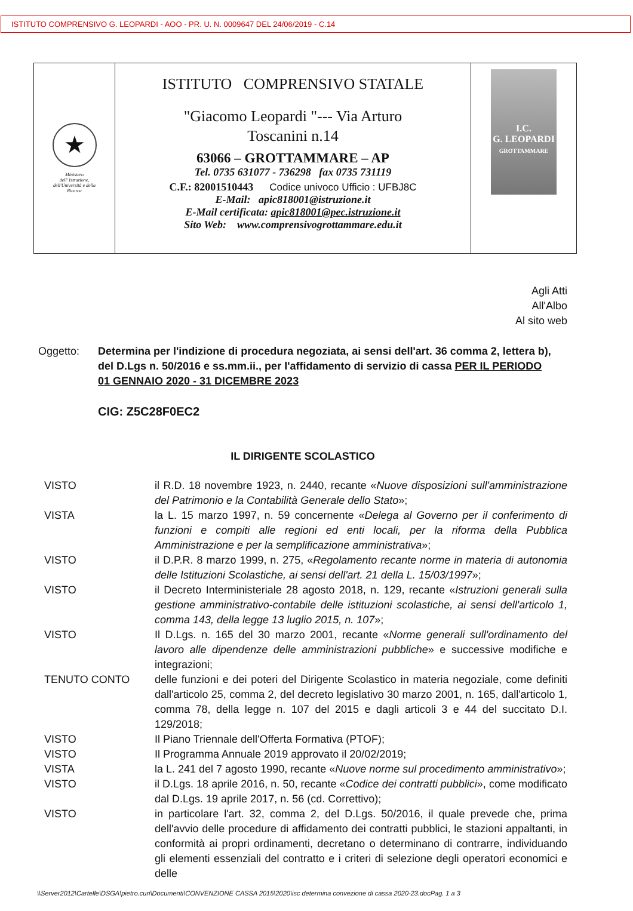ISTITUTO COMPRENSIVO G. LEOPARDI - AOO - PR. U. N. 0009647 DEL 24/06/2019 - C.14
★
Ministero
dell' Istruzione,
dell'Università e della
Ricerca
ISTITUTO COMPRENSIVO STATALE
"Giacomo Leopardi "--- Via Arturo
Toscanini n.14
63066 – GROTTAMMARE – AP
Tel. 0735 631077 - 736298 fax 0735 731119
C.F.: 82001510443 Codice univoco Ufficio : UFBJ8C
E-Mail: apic818001@istruzione.it
E-Mail certificata: apic818001@pec.istruzione.it
Sito Web: www.comprensivogrottammare.edu.it
I.C.
G. LEOPARDI
GROTTAMMARE
Agli Atti
All'Albo
Al sito web
Oggetto: Determina per l'indizione di procedura negoziata, ai sensi dell'art. 36 comma 2, lettera b), del D.Lgs n. 50/2016 e ss.mm.ii., per l'affidamento di servizio di cassa PER IL PERIODO
01 GENNAIO 2020 - 31 DICEMBRE 2023
CIG: Z5C28F0EC2
IL DIRIGENTE SCOLASTICO
VISTO il R.D. 18 novembre 1923, n. 2440, recante «Nuove disposizioni sull'amministrazione del Patrimonio e la Contabilità Generale dello Stato»;
VISTA la L. 15 marzo 1997, n. 59 concernente «Delega al Governo per il conferimento di funzioni e compiti alle regioni ed enti locali, per la riforma della Pubblica Amministrazione e per la semplificazione amministrativa»;
VISTO il D.P.R. 8 marzo 1999, n. 275, «Regolamento recante norme in materia di autonomia delle Istituzioni Scolastiche, ai sensi dell'art. 21 della L. 15/03/1997»;
VISTO il Decreto Interministeriale 28 agosto 2018, n. 129, recante «Istruzioni generali sulla gestione amministrativo-contabile delle istituzioni scolastiche, ai sensi dell'articolo 1, comma 143, della legge 13 luglio 2015, n. 107»;
VISTO Il D.Lgs. n. 165 del 30 marzo 2001, recante «Norme generali sull'ordinamento del lavoro alle dipendenze delle amministrazioni pubbliche» e successive modifiche e integrazioni;
TENUTO CONTO delle funzioni e dei poteri del Dirigente Scolastico in materia negoziale, come definiti dall'articolo 25, comma 2, del decreto legislativo 30 marzo 2001, n. 165, dall'articolo 1, comma 78, della legge n. 107 del 2015 e dagli articoli 3 e 44 del succitato D.I. 129/2018;
VISTO Il Piano Triennale dell'Offerta Formativa (PTOF);
VISTO Il Programma Annuale 2019 approvato il 20/02/2019;
VISTA la L. 241 del 7 agosto 1990, recante «Nuove norme sul procedimento amministrativo»;
VISTO il D.Lgs. 18 aprile 2016, n. 50, recante «Codice dei contratti pubblici», come modificato dal D.Lgs. 19 aprile 2017, n. 56 (cd. Correttivo);
VISTO in particolare l'art. 32, comma 2, del D.Lgs. 50/2016, il quale prevede che, prima dell'avvio delle procedure di affidamento dei contratti pubblici, le stazioni appaltanti, in conformità ai propri ordinamenti, decretano o determinano di contrarre, individuando gli elementi essenziali del contratto e i criteri di selezione degli operatori economici e delle
\\Server2012\Cartelle\DSGA\pietro.curi\Documenti\CONVENZIONE CASSA 2015\2020\isc determina convezione di cassa 2020-23.docPag. 1 a 3